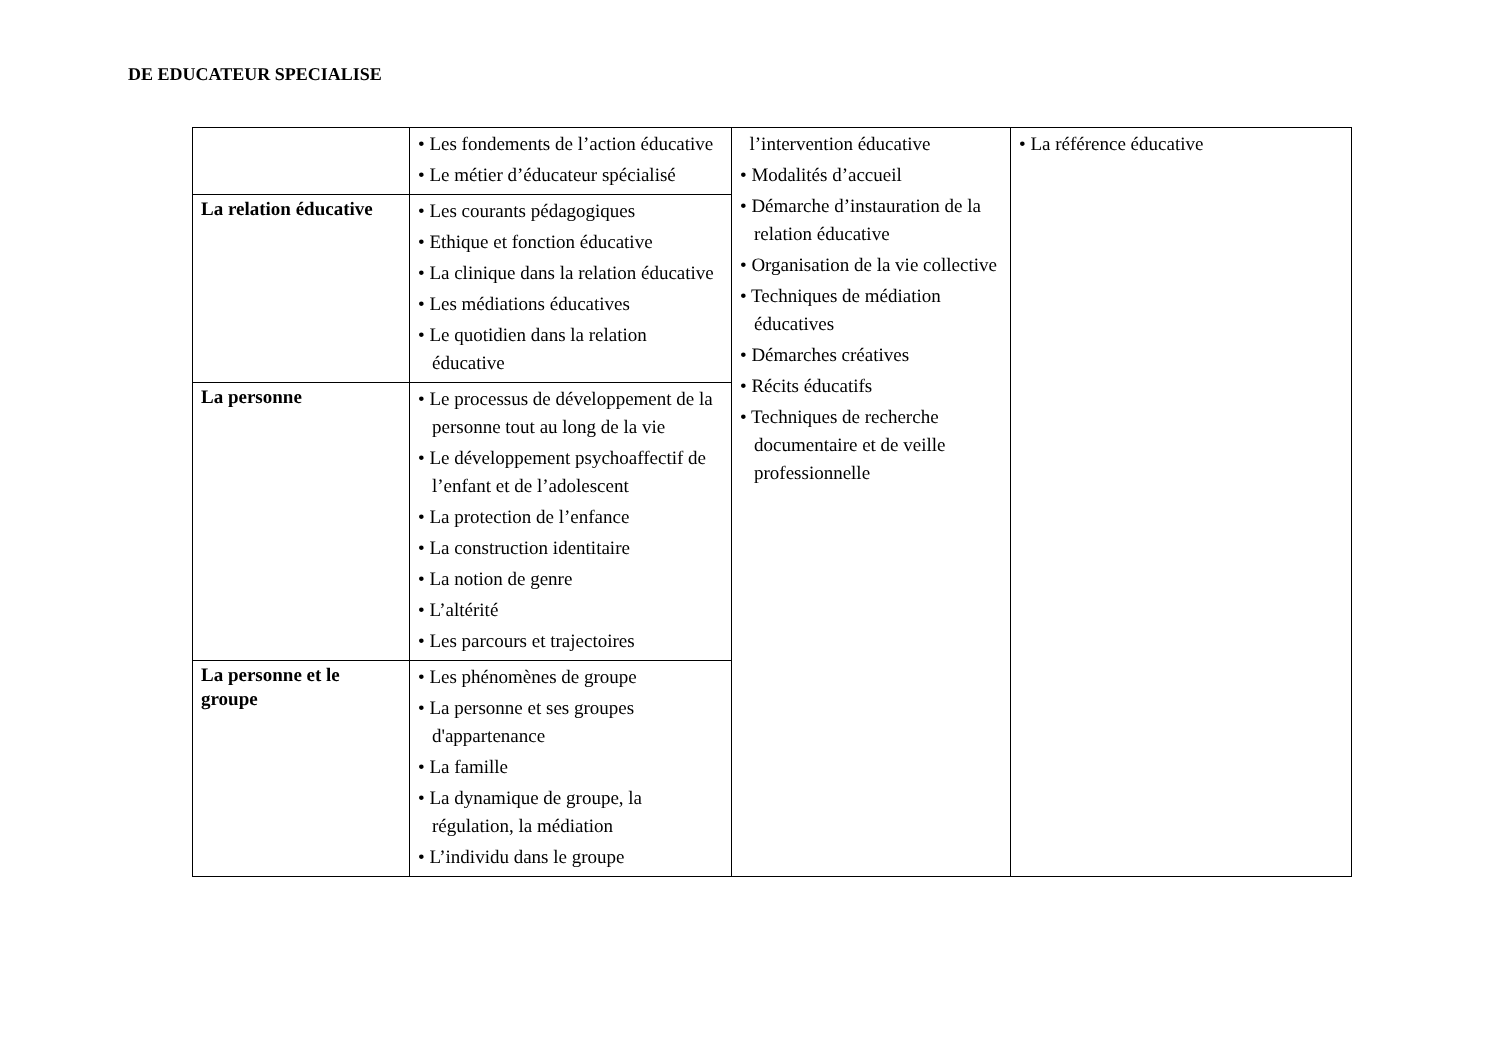DE EDUCATEUR SPECIALISE
| | • Les fondements de l’action éducative • Le métier d’éducateur spécialisé | l’intervention éducative • Modalités d’accueil • Démarche d’instauration de la relation éducative • Organisation de la vie collective • Techniques de médiation éducatives • Démarches créatives • Récits éducatifs • Techniques de recherche documentaire et de veille professionnelle | • La référence éducative |
| La relation éducative | • Les courants pédagogiques • Ethique et fonction éducative • La clinique dans la relation éducative • Les médiations éducatives • Le quotidien dans la relation éducative | | |
| La personne | • Le processus de développement de la personne tout au long de la vie • Le développement psychoaffectif de l’enfant et de l’adolescent • La protection de l’enfance • La construction identitaire • La notion de genre • L’altérité • Les parcours et trajectoires | | |
| La personne et le groupe | • Les phénomènes de groupe • La personne et ses groupes d'appartenance • La famille • La dynamique de groupe, la régulation, la médiation • L’individu dans le groupe | | |